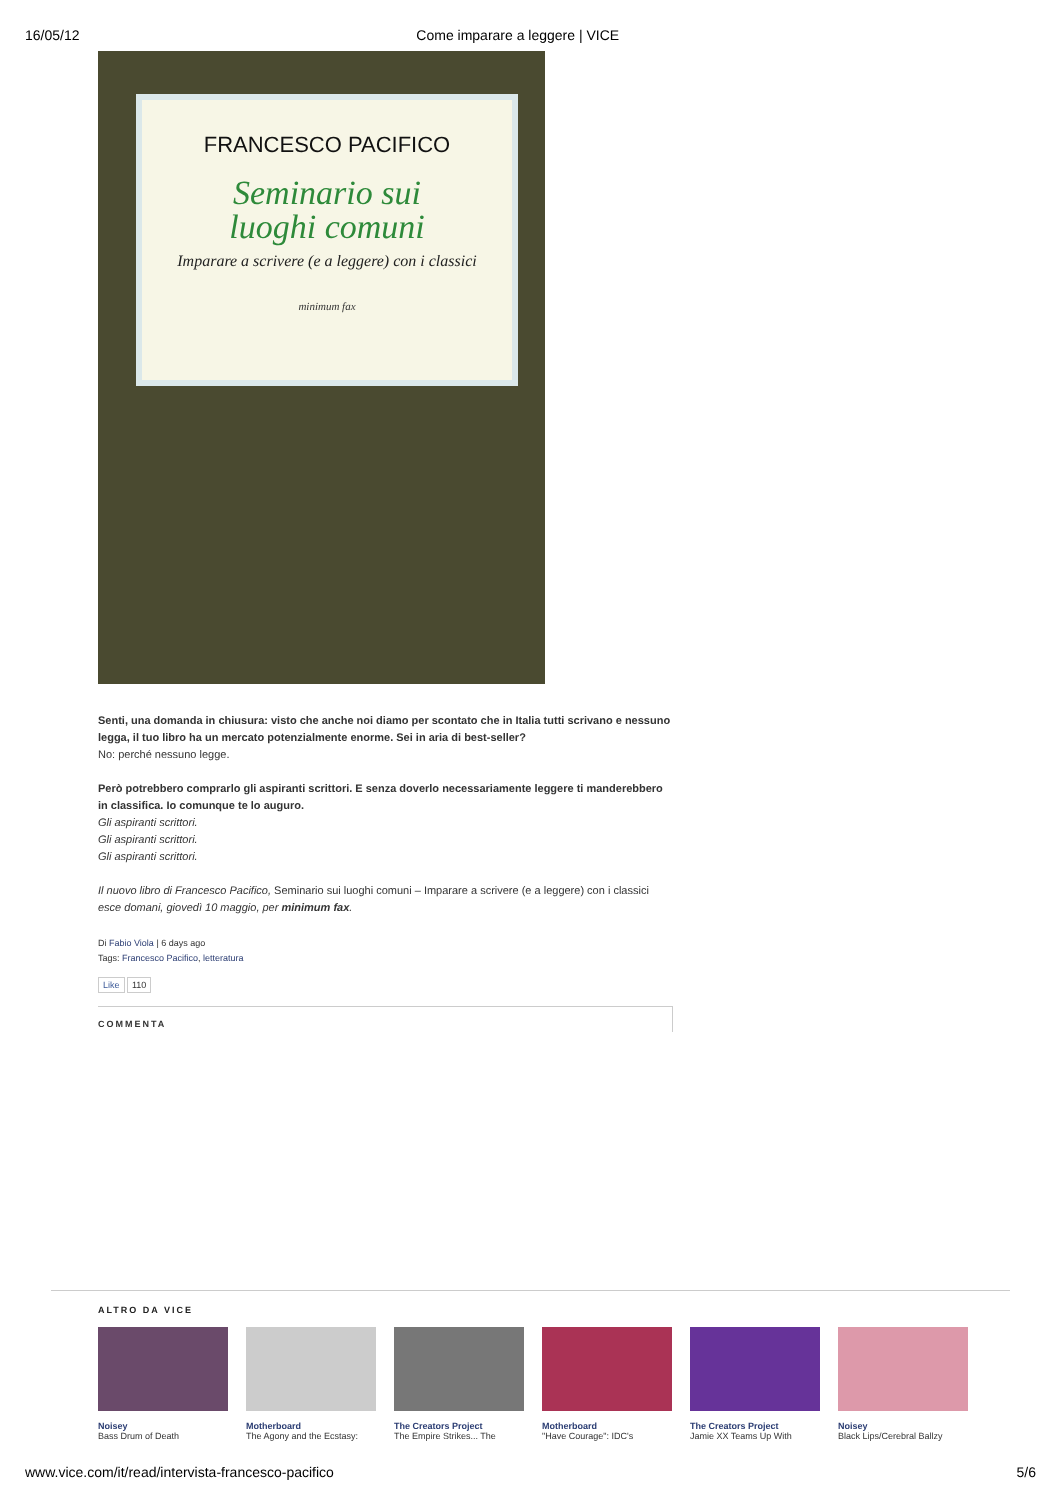16/05/12 Come imparare a leggere | VICE
FRANCESCO PACIFICO
Seminario sui
luoghi comuni
Imparare a scrivere (e a leggere) con i classici
minimum fax
Senti, una domanda in chiusura: visto che anche noi diamo per scontato che in Italia tutti scrivano e nessuno legga, il tuo libro ha un mercato potenzialmente enorme. Sei in aria di best-seller?
No: perché nessuno legge.
Però potrebbero comprarlo gli aspiranti scrittori. E senza doverlo necessariamente leggere ti manderebbero in classifica. Io comunque te lo auguro.
Gli aspiranti scrittori.
Gli aspiranti scrittori.
Gli aspiranti scrittori.
Il nuovo libro di Francesco Pacifico, Seminario sui luoghi comuni – Imparare a scrivere (e a leggere) con i classici esce domani, giovedì 10 maggio, per minimum fax.
Di Fabio Viola | 6 days ago
Tags: Francesco Pacifico, letteratura
Like 110
COMMENTA
ALTRO DA VICE
Noisey
Bass Drum of Death
Motherboard
The Agony and the Ecstasy:
The Creators Project
The Empire Strikes... The
Motherboard
"Have Courage": IDC's
The Creators Project
Jamie XX Teams Up With
Noisey
Black Lips/Cerebral Ballzy
www.vice.com/it/read/intervista-francesco-pacifico 5/6